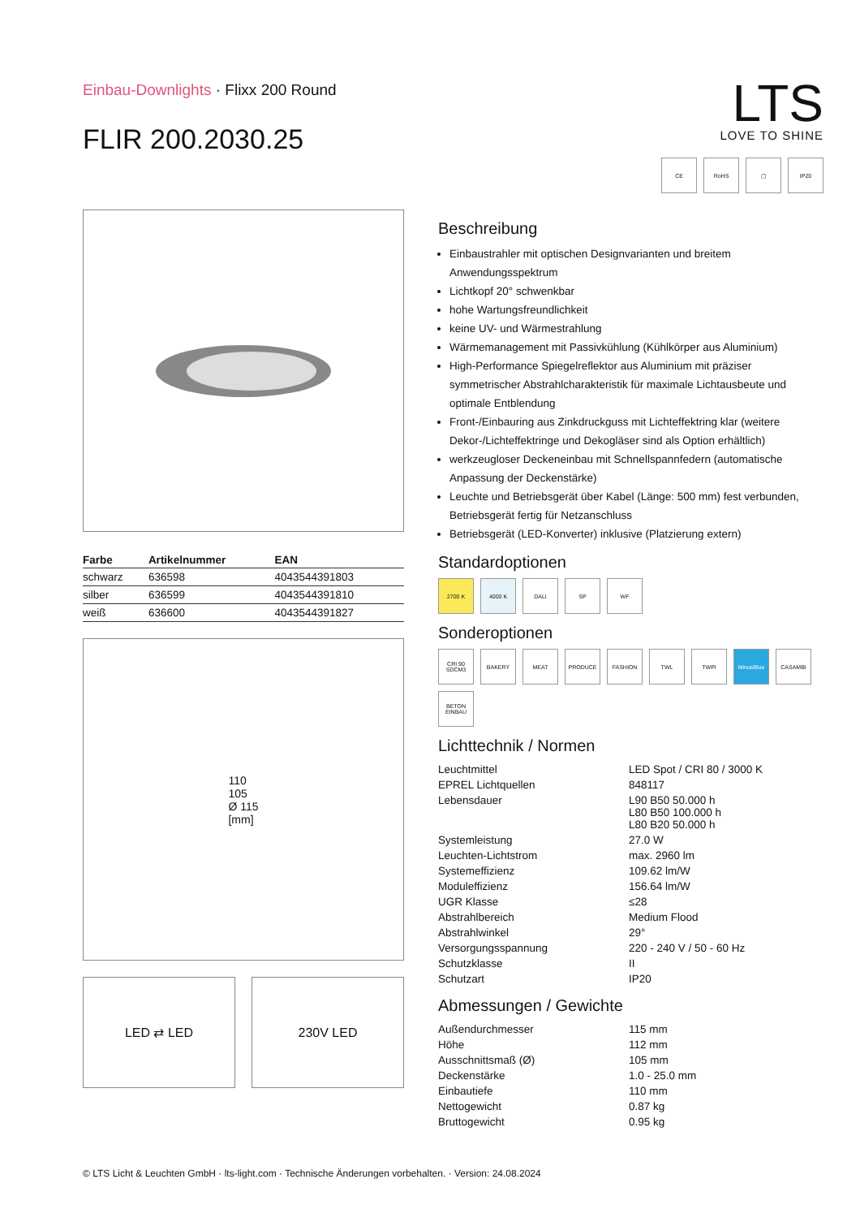Einbau-Downlights · Flixx 200 Round
FLIR 200.2030.25
LTS
LOVE TO SHINE
CE
RoHS
▢
IP20
| Farbe | Artikelnummer | EAN |
| --- | --- | --- |
| schwarz | 636598 | 4043544391803 |
| silber | 636599 | 4043544391810 |
| weiß | 636600 | 4043544391827 |
110
105
Ø 115
[mm]
LED ⇄ LED 230V LED
Beschreibung
Einbaustrahler mit optischen Designvarianten und breitem Anwendungsspektrum
Lichtkopf 20° schwenkbar
hohe Wartungsfreundlichkeit
keine UV- und Wärmestrahlung
Wärmemanagement mit Passivkühlung (Kühlkörper aus Aluminium)
High-Performance Spiegelreflektor aus Aluminium mit präziser symmetrischer Abstrahlcharakteristik für maximale Lichtausbeute und optimale Entblendung
Front-/Einbauring aus Zinkdruckguss mit Lichteffektring klar (weitere Dekor-/Lichteffektringe und Dekogläser sind als Option erhältlich)
werkzeugloser Deckeneinbau mit Schnellspannfedern (automatische Anpassung der Deckenstärke)
Leuchte und Betriebsgerät über Kabel (Länge: 500 mm) fest verbunden, Betriebsgerät fertig für Netzanschluss
Betriebsgerät (LED-Konverter) inklusive (Platzierung extern)
Standardoptionen
2700 K
4000 K
DALI
SP
WF
Sonderoptionen
CRI 90 SDCM3
BAKERY
MEAT
PRODUCE
FASHION
TWL
TWPI
MinusBlue
CASAMBI
BETON EINBAU
Lichttechnik / Normen
| Leuchtmittel | LED Spot / CRI 80 / 3000 K |
| EPREL Lichtquellen | 848117 |
| Lebensdauer | L90 B50 50.000 h L80 B50 100.000 h L80 B20 50.000 h |
| Systemleistung | 27.0 W |
| Leuchten-Lichtstrom | max. 2960 lm |
| Systemeffizienz | 109.62 lm/W |
| Moduleffizienz | 156.64 lm/W |
| UGR Klasse | ≤28 |
| Abstrahlbereich | Medium Flood |
| Abstrahlwinkel | 29° |
| Versorgungsspannung | 220 - 240 V / 50 - 60 Hz |
| Schutzklasse | II |
| Schutzart | IP20 |
Abmessungen / Gewichte
| Außendurchmesser | 115 mm |
| Höhe | 112 mm |
| Ausschnittsmaß (Ø) | 105 mm |
| Deckenstärke | 1.0 - 25.0 mm |
| Einbautiefe | 110 mm |
| Nettogewicht | 0.87 kg |
| Bruttogewicht | 0.95 kg |
© LTS Licht & Leuchten GmbH · lts-light.com · Technische Änderungen vorbehalten. · Version: 24.08.2024